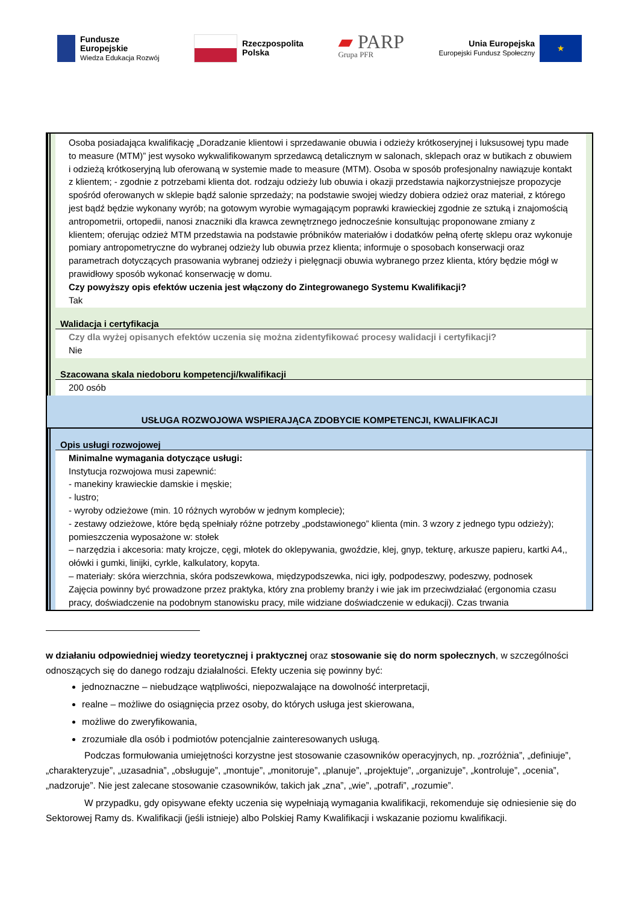Fundusze
Europejskie
Wiedza Edukacja Rozwój
Rzeczpospolita
Polska
▰ PARP
Grupa PFR
Unia Europejska
Europejski Fundusz Społeczny
★
Osoba posiadająca kwalifikację „Doradzanie klientowi i sprzedawanie obuwia i odzieży krótkoseryjnej i luksusowej typu made to measure (MTM)” jest wysoko wykwalifikowanym sprzedawcą detalicznym w salonach, sklepach oraz w butikach z obuwiem i odzieżą krótkoseryjną lub oferowaną w systemie made to measure (MTM). Osoba w sposób profesjonalny nawiązuje kontakt z klientem; - zgodnie z potrzebami klienta dot. rodzaju odzieży lub obuwia i okazji przedstawia najkorzystniejsze propozycje spośród oferowanych w sklepie bądź salonie sprzedaży; na podstawie swojej wiedzy dobiera odzież oraz materiał, z którego jest bądź będzie wykonany wyrób; na gotowym wyrobie wymagającym poprawki krawieckiej zgodnie ze sztuką i znajomością antropometrii, ortopedii, nanosi znaczniki dla krawca zewnętrznego jednocześnie konsultując proponowane zmiany z klientem; oferując odzież MTM przedstawia na podstawie próbników materiałów i dodatków pełną ofertę sklepu oraz wykonuje pomiary antropometryczne do wybranej odzieży lub obuwia przez klienta; informuje o sposobach konserwacji oraz parametrach dotyczących prasowania wybranej odzieży i pielęgnacji obuwia wybranego przez klienta, który będzie mógł w prawidłowy sposób wykonać konserwację w domu.
Czy powyższy opis efektów uczenia jest włączony do Zintegrowanego Systemu Kwalifikacji?
Tak
Walidacja i certyfikacja
Czy dla wyżej opisanych efektów uczenia się można zidentyfikować procesy walidacji i certyfikacji?
Nie
Szacowana skala niedoboru kompetencji/kwalifikacji
200 osób
USŁUGA ROZWOJOWA WSPIERAJĄCA ZDOBYCIE KOMPETENCJI, KWALIFIKACJI
Opis usługi rozwojowej
Minimalne wymagania dotyczące usługi:
Instytucja rozwojowa musi zapewnić:
- manekiny krawieckie damskie i męskie;
- lustro;
- wyroby odzieżowe (min. 10 różnych wyrobów w jednym komplecie);
- zestawy odzieżowe, które będą spełniały różne potrzeby „podstawionego” klienta (min. 3 wzory z jednego typu odzieży);
pomieszczenia wyposażone w: stołek
– narzędzia i akcesoria: maty krojcze, cęgi, młotek do oklepywania, gwoździe, klej, gnyp, tekturę, arkusze papieru, kartki A4,, ołówki i gumki, linijki, cyrkle, kalkulatory, kopyta.
– materiały: skóra wierzchnia, skóra podszewkowa, międzypodszewka, nici igły, podpodeszwy, podeszwy, podnosek
Zajęcia powinny być prowadzone przez praktyka, który zna problemy branży i wie jak im przeciwdziałać (ergonomia czasu pracy, doświadczenie na podobnym stanowisku pracy, mile widziane doświadczenie w edukacji). Czas trwania
w działaniu odpowiedniej wiedzy teoretycznej i praktycznej oraz stosowanie się do norm społecznych, w szczególności odnoszących się do danego rodzaju działalności. Efekty uczenia się powinny być:
jednoznaczne – niebudzące wątpliwości, niepozwalające na dowolność interpretacji,
realne – możliwe do osiągnięcia przez osoby, do których usługa jest skierowana,
możliwe do zweryfikowania,
zrozumiałe dla osób i podmiotów potencjalnie zainteresowanych usługą.
Podczas formułowania umiejętności korzystne jest stosowanie czasowników operacyjnych, np. „rozróżnia”, „definiuje”, „charakteryzuje”, „uzasadnia”, „obsługuje”, „montuje”, „monitoruje”, „planuje”, „projektuje”, „organizuje”, „kontroluje”, „ocenia”, „nadzoruje”. Nie jest zalecane stosowanie czasowników, takich jak „zna”, „wie”, „potrafi”, „rozumie”.
W przypadku, gdy opisywane efekty uczenia się wypełniają wymagania kwalifikacji, rekomenduje się odniesienie się do Sektorowej Ramy ds. Kwalifikacji (jeśli istnieje) albo Polskiej Ramy Kwalifikacji i wskazanie poziomu kwalifikacji.